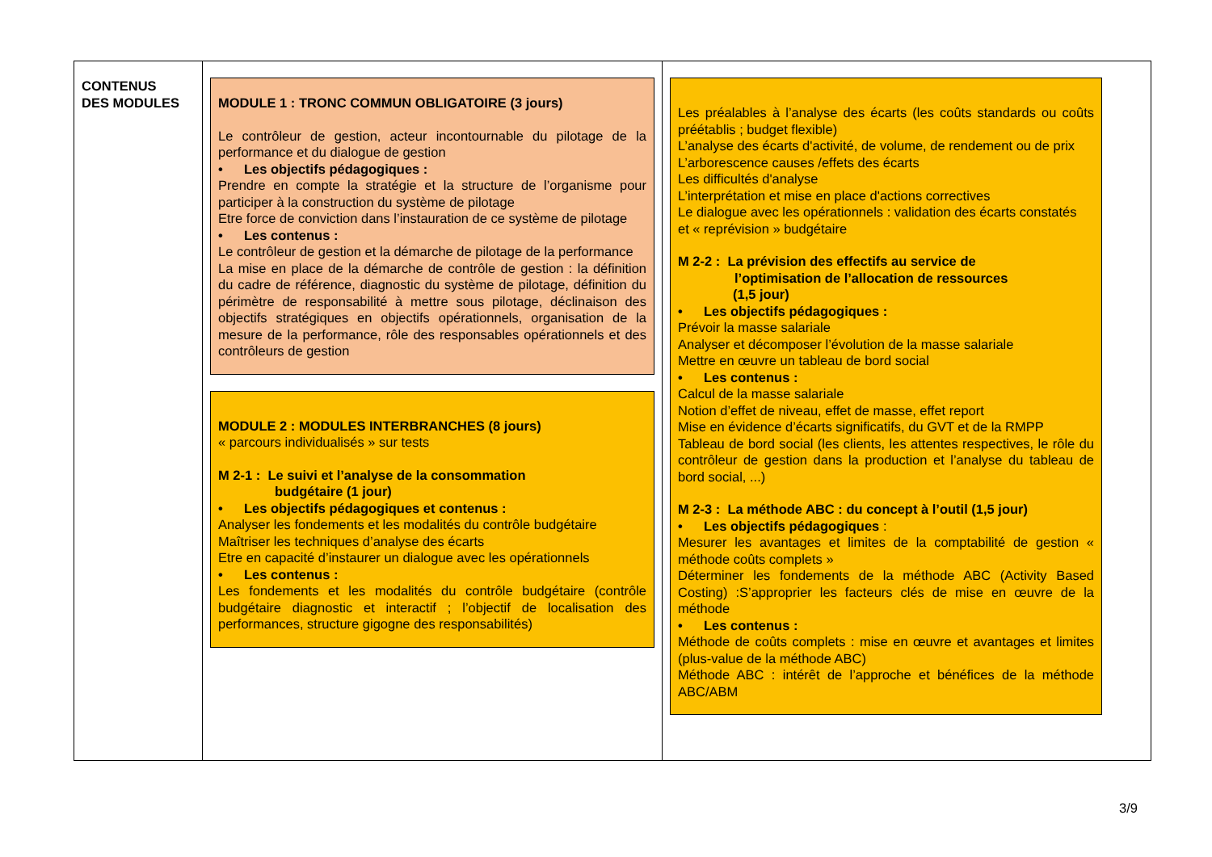| CONTENUS DES MODULES | MODULE 1 : TRONC COMMUN OBLIGATOIRE (3 jours) Le contrôleur de gestion, acteur incontournable du pilotage de la performance et du dialogue de gestion • Les objectifs pédagogiques : Prendre en compte la stratégie et la structure de l’organisme pour participer à la construction du système de pilotage Etre force de conviction dans l’instauration de ce système de pilotage • Les contenus : Le contrôleur de gestion et la démarche de pilotage de la performance La mise en place de la démarche de contrôle de gestion : la définition du cadre de référence, diagnostic du système de pilotage, définition du périmètre de responsabilité à mettre sous pilotage, déclinaison des objectifs stratégiques en objectifs opérationnels, organisation de la mesure de la performance, rôle des responsables opérationnels et des contrôleurs de gestion MODULE 2 : MODULES INTERBRANCHES (8 jours) « parcours individualisés » sur tests M 2-1 : Le suivi et l’analyse de la consommation budgétaire (1 jour) • Les objectifs pédagogiques et contenus : Analyser les fondements et les modalités du contrôle budgétaire Maîtriser les techniques d’analyse des écarts Etre en capacité d’instaurer un dialogue avec les opérationnels • Les contenus : Les fondements et les modalités du contrôle budgétaire (contrôle budgétaire diagnostic et interactif ; l’objectif de localisation des performances, structure gigogne des responsabilités) | Les préalables à l’analyse des écarts (les coûts standards ou coûts préétablis ; budget flexible) L’analyse des écarts d'activité, de volume, de rendement ou de prix L’arborescence causes /effets des écarts Les difficultés d'analyse L’interprétation et mise en place d'actions correctives Le dialogue avec les opérationnels : validation des écarts constatés et « reprévision » budgétaire M 2-2 : La prévision des effectifs au service de l’optimisation de l’allocation de ressources (1,5 jour) • Les objectifs pédagogiques : Prévoir la masse salariale Analyser et décomposer l’évolution de la masse salariale Mettre en œuvre un tableau de bord social • Les contenus : Calcul de la masse salariale Notion d’effet de niveau, effet de masse, effet report Mise en évidence d’écarts significatifs, du GVT et de la RMPP Tableau de bord social (les clients, les attentes respectives, le rôle du contrôleur de gestion dans la production et l’analyse du tableau de bord social, ...) M 2-3 : La méthode ABC : du concept à l’outil (1,5 jour) • Les objectifs pédagogiques : Mesurer les avantages et limites de la comptabilité de gestion « méthode coûts complets » Déterminer les fondements de la méthode ABC (Activity Based Costing) :S’approprier les facteurs clés de mise en œuvre de la méthode • Les contenus : Méthode de coûts complets : mise en œuvre et avantages et limites (plus-value de la méthode ABC) Méthode ABC : intérêt de l’approche et bénéfices de la méthode ABC/ABM |
3/9